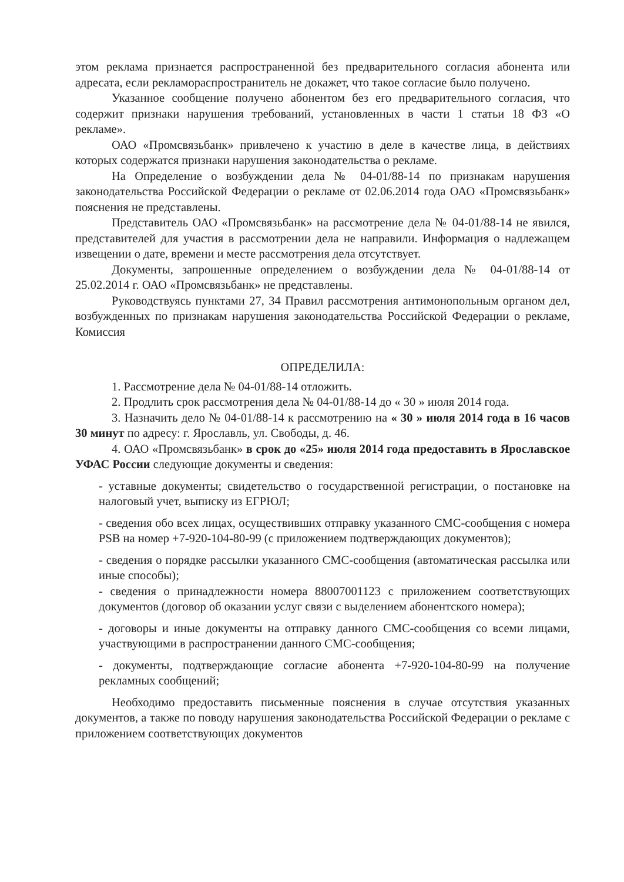этом реклама признается распространенной без предварительного согласия абонента или адресата, если рекламораспространитель не докажет, что такое согласие было получено.
Указанное сообщение получено абонентом без его предварительного согласия, что содержит признаки нарушения требований, установленных в части 1 статьи 18 ФЗ «О рекламе».
ОАО «Промсвязьбанк» привлечено к участию в деле в качестве лица, в действиях которых содержатся признаки нарушения законодательства о рекламе.
На Определение о возбуждении дела № 04-01/88-14 по признакам нарушения законодательства Российской Федерации о рекламе от 02.06.2014 года ОАО «Промсвязьбанк» пояснения не представлены.
Представитель ОАО «Промсвязьбанк» на рассмотрение дела № 04-01/88-14 не явился, представителей для участия в рассмотрении дела не направили. Информация о надлежащем извещении о дате, времени и месте рассмотрения дела отсутствует.
Документы, запрошенные определением о возбуждении дела № 04-01/88-14 от 25.02.2014 г. ОАО «Промсвязьбанк» не представлены.
Руководствуясь пунктами 27, 34 Правил рассмотрения антимонопольным органом дел, возбужденных по признакам нарушения законодательства Российской Федерации о рекламе, Комиссия
ОПРЕДЕЛИЛА:
1. Рассмотрение дела № 04-01/88-14 отложить.
2. Продлить срок рассмотрения дела № 04-01/88-14 до « 30 » июля 2014 года.
3. Назначить дело № 04-01/88-14 к рассмотрению на « 30 » июля 2014 года в 16 часов 30 минут по адресу: г. Ярославль, ул. Свободы, д. 46.
4. ОАО «Промсвязьбанк» в срок до «25» июля 2014 года предоставить в Ярославское УФАС России следующие документы и сведения:
- уставные документы; свидетельство о государственной регистрации, о постановке на налоговый учет, выписку из ЕГРЮЛ;
- сведения обо всех лицах, осуществивших отправку указанного СМС-сообщения с номера PSB на номер +7-920-104-80-99 (с приложением подтверждающих документов);
- сведения о порядке рассылки указанного СМС-сообщения (автоматическая рассылка или иные способы);
- сведения о принадлежности номера 88007001123 с приложением соответствующих документов (договор об оказании услуг связи с выделением абонентского номера);
- договоры и иные документы на отправку данного СМС-сообщения со всеми лицами, участвующими в распространении данного СМС-сообщения;
- документы, подтверждающие согласие абонента +7-920-104-80-99 на получение рекламных сообщений;
Необходимо предоставить письменные пояснения в случае отсутствия указанных документов, а также по поводу нарушения законодательства Российской Федерации о рекламе с приложением соответствующих документов